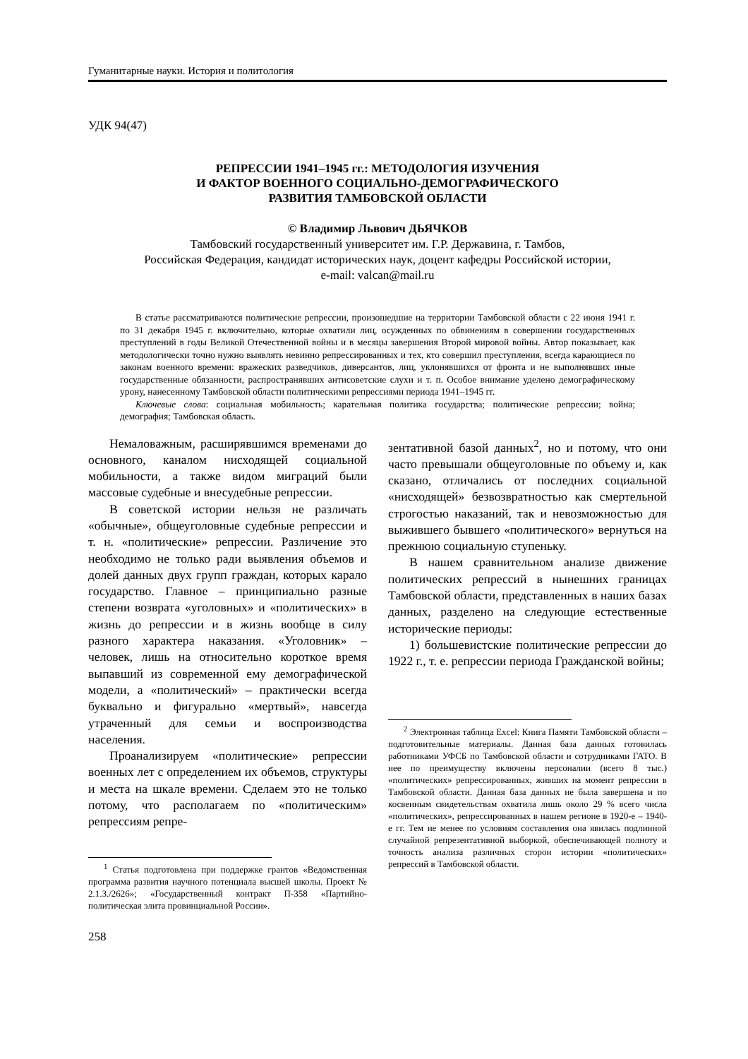Гуманитарные науки. История и политология
УДК 94(47)
РЕПРЕССИИ 1941–1945 гг.: МЕТОДОЛОГИЯ ИЗУЧЕНИЯ
И ФАКТОР ВОЕННОГО СОЦИАЛЬНО-ДЕМОГРАФИЧЕСКОГО
РАЗВИТИЯ ТАМБОВСКОЙ ОБЛАСТИ
© Владимир Львович ДЬЯЧКОВ
Тамбовский государственный университет им. Г.Р. Державина, г. Тамбов,
Российская Федерация, кандидат исторических наук, доцент кафедры Российской истории,
e-mail: valcan@mail.ru
В статье рассматриваются политические репрессии, произошедшие на территории Тамбовской области с 22 июня 1941 г. по 31 декабря 1945 г. включительно, которые охватили лиц, осужденных по обвинениям в совершении государственных преступлений в годы Великой Отечественной войны и в месяцы завершения Второй мировой войны. Автор показывает, как методологически точно нужно выявлять невинно репрессированных и тех, кто совершил преступления, всегда карающиеся по законам военного времени: вражеских разведчиков, диверсантов, лиц, уклонявшихся от фронта и не выполнявших иные государственные обязанности, распространявших антисоветские слухи и т. п. Особое внимание уделено демографическому урону, нанесенному Тамбовской области политическими репрессиями периода 1941–1945 гг.
Ключевые слова: социальная мобильность; карательная политика государства; политические репрессии; война; демография; Тамбовская область.
Немаловажным, расширявшимся временами до основного, каналом нисходящей социальной мобильности, а также видом миграций были массовые судебные и внесудебные репрессии.
В советской истории нельзя не различать «обычные», общеуголовные судебные репрессии и т. н. «политические» репрессии. Различение это необходимо не только ради выявления объемов и долей данных двух групп граждан, которых карало государство. Главное – принципиально разные степени возврата «уголовных» и «политических» в жизнь до репрессии и в жизнь вообще в силу разного характера наказания. «Уголовник» – человек, лишь на относительно короткое время выпавший из современной ему демографической модели, а «политический» – практически всегда буквально и фигурально «мертвый», навсегда утраченный для семьи и воспроизводства населения.
Проанализируем «политические» репрессии военных лет с определением их объемов, структуры и места на шкале времени. Сделаем это не только потому, что располагаем по «политическим» репрессиям репре-
<sup>1</sup> Статья подготовлена при поддержке грантов «Ведомственная программа развития научного потенциала высшей школы. Проект № 2.1.3./2626»; «Государственный контракт П-358 «Партийно-политическая элита провинциальной России».
258
зентативной базой данных<sup>2</sup>, но и потому, что они часто превышали общеуголовные по объему и, как сказано, отличались от последних социальной «нисходящей» безвозвратностью как смертельной строгостью наказаний, так и невозможностью для выжившего бывшего «политического» вернуться на прежнюю социальную ступеньку.
В нашем сравнительном анализе движение политических репрессий в нынешних границах Тамбовской области, представленных в наших базах данных, разделено на следующие естественные исторические периоды:
1) большевистские политические репрессии до 1922 г., т. е. репрессии периода Гражданской войны;
<sup>2</sup> Электронная таблица Excel: Книга Памяти Тамбовской области – подготовительные материалы. Данная база данных готовилась работниками УФСБ по Тамбовской области и сотрудниками ГАТО. В нее по преимуществу включены персоналии (всего 8 тыс.) «политических» репрессированных, живших на момент репрессии в Тамбовской области. Данная база данных не была завершена и по косвенным свидетельствам охватила лишь около 29 % всего числа «политических», репрессированных в нашем регионе в 1920-е – 1940-е гг. Тем не менее по условиям составления она явилась подлинной случайной репрезентативной выборкой, обеспечивающей полноту и точность анализа различных сторон истории «политических» репрессий в Тамбовской области.